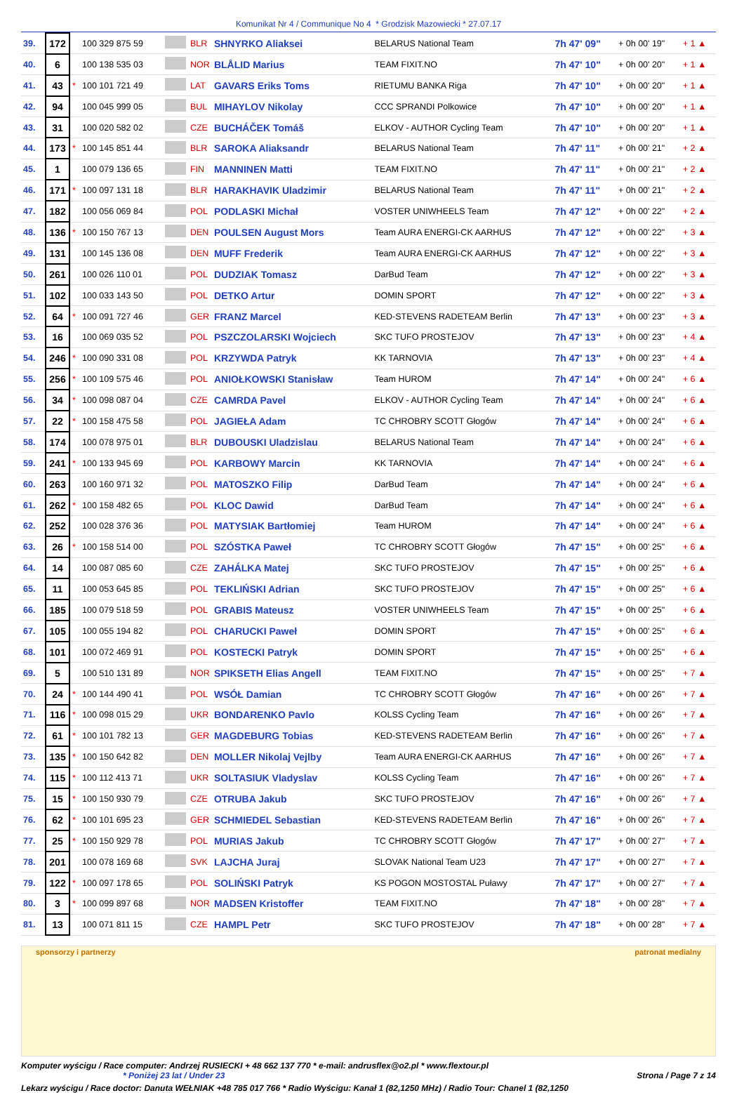Komunikat Nr 4 / Communique No 4 * Grodzisk Mazowiecki * 27.07.17
| 39. | 172 | | 100 329 875 59 | | BLR | SHNYRKO Aliaksei | BELARUS National Team | 7h 47' 09" | + 0h 00' 19" | + 1 ▲ |
| 40. | 6 | | 100 138 535 03 | | NOR | BLÅLID Marius | TEAM FIXIT.NO | 7h 47' 10" | + 0h 00' 20" | + 1 ▲ |
| 41. | 43 | * | 100 101 721 49 | | LAT | GAVARS Eriks Toms | RIETUMU BANKA Riga | 7h 47' 10" | + 0h 00' 20" | + 1 ▲ |
| 42. | 94 | | 100 045 999 05 | | BUL | MIHAYLOV Nikolay | CCC SPRANDI Polkowice | 7h 47' 10" | + 0h 00' 20" | + 1 ▲ |
| 43. | 31 | | 100 020 582 02 | | CZE | BUCHÁČEK Tomáš | ELKOV - AUTHOR Cycling Team | 7h 47' 10" | + 0h 00' 20" | + 1 ▲ |
| 44. | 173 | * | 100 145 851 44 | | BLR | SAROKA Aliaksandr | BELARUS National Team | 7h 47' 11" | + 0h 00' 21" | + 2 ▲ |
| 45. | 1 | | 100 079 136 65 | | FIN | MANNINEN Matti | TEAM FIXIT.NO | 7h 47' 11" | + 0h 00' 21" | + 2 ▲ |
| 46. | 171 | * | 100 097 131 18 | | BLR | HARAKHAVIK Uladzimir | BELARUS National Team | 7h 47' 11" | + 0h 00' 21" | + 2 ▲ |
| 47. | 182 | | 100 056 069 84 | | POL | PODLASKI Michał | VOSTER UNIWHEELS Team | 7h 47' 12" | + 0h 00' 22" | + 2 ▲ |
| 48. | 136 | * | 100 150 767 13 | | DEN | POULSEN August Mors | Team AURA ENERGI-CK AARHUS | 7h 47' 12" | + 0h 00' 22" | + 3 ▲ |
| 49. | 131 | | 100 145 136 08 | | DEN | MUFF Frederik | Team AURA ENERGI-CK AARHUS | 7h 47' 12" | + 0h 00' 22" | + 3 ▲ |
| 50. | 261 | | 100 026 110 01 | | POL | DUDZIAK Tomasz | DarBud Team | 7h 47' 12" | + 0h 00' 22" | + 3 ▲ |
| 51. | 102 | | 100 033 143 50 | | POL | DETKO Artur | DOMIN SPORT | 7h 47' 12" | + 0h 00' 22" | + 3 ▲ |
| 52. | 64 | * | 100 091 727 46 | | GER | FRANZ Marcel | KED-STEVENS RADETEAM Berlin | 7h 47' 13" | + 0h 00' 23" | + 3 ▲ |
| 53. | 16 | | 100 069 035 52 | | POL | PSZCZOLARSKI Wojciech | SKC TUFO PROSTEJOV | 7h 47' 13" | + 0h 00' 23" | + 4 ▲ |
| 54. | 246 | * | 100 090 331 08 | | POL | KRZYWDA Patryk | KK TARNOVIA | 7h 47' 13" | + 0h 00' 23" | + 4 ▲ |
| 55. | 256 | * | 100 109 575 46 | | POL | ANIOŁKOWSKI Stanisław | Team HUROM | 7h 47' 14" | + 0h 00' 24" | + 6 ▲ |
| 56. | 34 | * | 100 098 087 04 | | CZE | CAMRDA Pavel | ELKOV - AUTHOR Cycling Team | 7h 47' 14" | + 0h 00' 24" | + 6 ▲ |
| 57. | 22 | * | 100 158 475 58 | | POL | JAGIEŁA Adam | TC CHROBRY SCOTT Głogów | 7h 47' 14" | + 0h 00' 24" | + 6 ▲ |
| 58. | 174 | | 100 078 975 01 | | BLR | DUBOUSKI Uladzislau | BELARUS National Team | 7h 47' 14" | + 0h 00' 24" | + 6 ▲ |
| 59. | 241 | * | 100 133 945 69 | | POL | KARBOWY Marcin | KK TARNOVIA | 7h 47' 14" | + 0h 00' 24" | + 6 ▲ |
| 60. | 263 | | 100 160 971 32 | | POL | MATOSZKO Filip | DarBud Team | 7h 47' 14" | + 0h 00' 24" | + 6 ▲ |
| 61. | 262 | * | 100 158 482 65 | | POL | KLOC Dawid | DarBud Team | 7h 47' 14" | + 0h 00' 24" | + 6 ▲ |
| 62. | 252 | | 100 028 376 36 | | POL | MATYSIAK Bartłomiej | Team HUROM | 7h 47' 14" | + 0h 00' 24" | + 6 ▲ |
| 63. | 26 | * | 100 158 514 00 | | POL | SZÓSTKA Paweł | TC CHROBRY SCOTT Głogów | 7h 47' 15" | + 0h 00' 25" | + 6 ▲ |
| 64. | 14 | | 100 087 085 60 | | CZE | ZAHÁLKA Matej | SKC TUFO PROSTEJOV | 7h 47' 15" | + 0h 00' 25" | + 6 ▲ |
| 65. | 11 | | 100 053 645 85 | | POL | TEKLIŃSKI Adrian | SKC TUFO PROSTEJOV | 7h 47' 15" | + 0h 00' 25" | + 6 ▲ |
| 66. | 185 | | 100 079 518 59 | | POL | GRABIS Mateusz | VOSTER UNIWHEELS Team | 7h 47' 15" | + 0h 00' 25" | + 6 ▲ |
| 67. | 105 | | 100 055 194 82 | | POL | CHARUCKI Paweł | DOMIN SPORT | 7h 47' 15" | + 0h 00' 25" | + 6 ▲ |
| 68. | 101 | | 100 072 469 91 | | POL | KOSTECKI Patryk | DOMIN SPORT | 7h 47' 15" | + 0h 00' 25" | + 6 ▲ |
| 69. | 5 | | 100 510 131 89 | | NOR | SPIKSETH Elias Angell | TEAM FIXIT.NO | 7h 47' 15" | + 0h 00' 25" | + 7 ▲ |
| 70. | 24 | * | 100 144 490 41 | | POL | WSÓŁ Damian | TC CHROBRY SCOTT Głogów | 7h 47' 16" | + 0h 00' 26" | + 7 ▲ |
| 71. | 116 | * | 100 098 015 29 | | UKR | BONDARENKO Pavlo | KOLSS Cycling Team | 7h 47' 16" | + 0h 00' 26" | + 7 ▲ |
| 72. | 61 | * | 100 101 782 13 | | GER | MAGDEBURG Tobias | KED-STEVENS RADETEAM Berlin | 7h 47' 16" | + 0h 00' 26" | + 7 ▲ |
| 73. | 135 | * | 100 150 642 82 | | DEN | MOLLER Nikolaj Vejlby | Team AURA ENERGI-CK AARHUS | 7h 47' 16" | + 0h 00' 26" | + 7 ▲ |
| 74. | 115 | * | 100 112 413 71 | | UKR | SOLTASIUK Vladyslav | KOLSS Cycling Team | 7h 47' 16" | + 0h 00' 26" | + 7 ▲ |
| 75. | 15 | * | 100 150 930 79 | | CZE | OTRUBA Jakub | SKC TUFO PROSTEJOV | 7h 47' 16" | + 0h 00' 26" | + 7 ▲ |
| 76. | 62 | * | 100 101 695 23 | | GER | SCHMIEDEL Sebastian | KED-STEVENS RADETEAM Berlin | 7h 47' 16" | + 0h 00' 26" | + 7 ▲ |
| 77. | 25 | * | 100 150 929 78 | | POL | MURIAS Jakub | TC CHROBRY SCOTT Głogów | 7h 47' 17" | + 0h 00' 27" | + 7 ▲ |
| 78. | 201 | | 100 078 169 68 | | SVK | LAJCHA Juraj | SLOVAK National Team U23 | 7h 47' 17" | + 0h 00' 27" | + 7 ▲ |
| 79. | 122 | * | 100 097 178 65 | | POL | SOLIŃSKI Patryk | KS POGON MOSTOSTAL Puławy | 7h 47' 17" | + 0h 00' 27" | + 7 ▲ |
| 80. | 3 | * | 100 099 897 68 | | NOR | MADSEN Kristoffer | TEAM FIXIT.NO | 7h 47' 18" | + 0h 00' 28" | + 7 ▲ |
| 81. | 13 | | 100 071 811 15 | | CZE | HAMPL Petr | SKC TUFO PROSTEJOV | 7h 47' 18" | + 0h 00' 28" | + 7 ▲ |
sponsorzy i partnerzy patronat medialny
Komputer wyścigu / Race computer: Andrzej RUSIECKI + 48 662 137 770 * e-mail: andrusflex@o2.pl * www.flextour.pl
* Poniżej 23 lat / Under 23 Strona / Page 7 z 14
Lekarz wyścigu / Race doctor: Danuta WEŁNIAK +48 785 017 766 * Radio Wyścigu: Kanał 1 (82,1250 MHz) / Radio Tour: Chanel 1 (82,1250